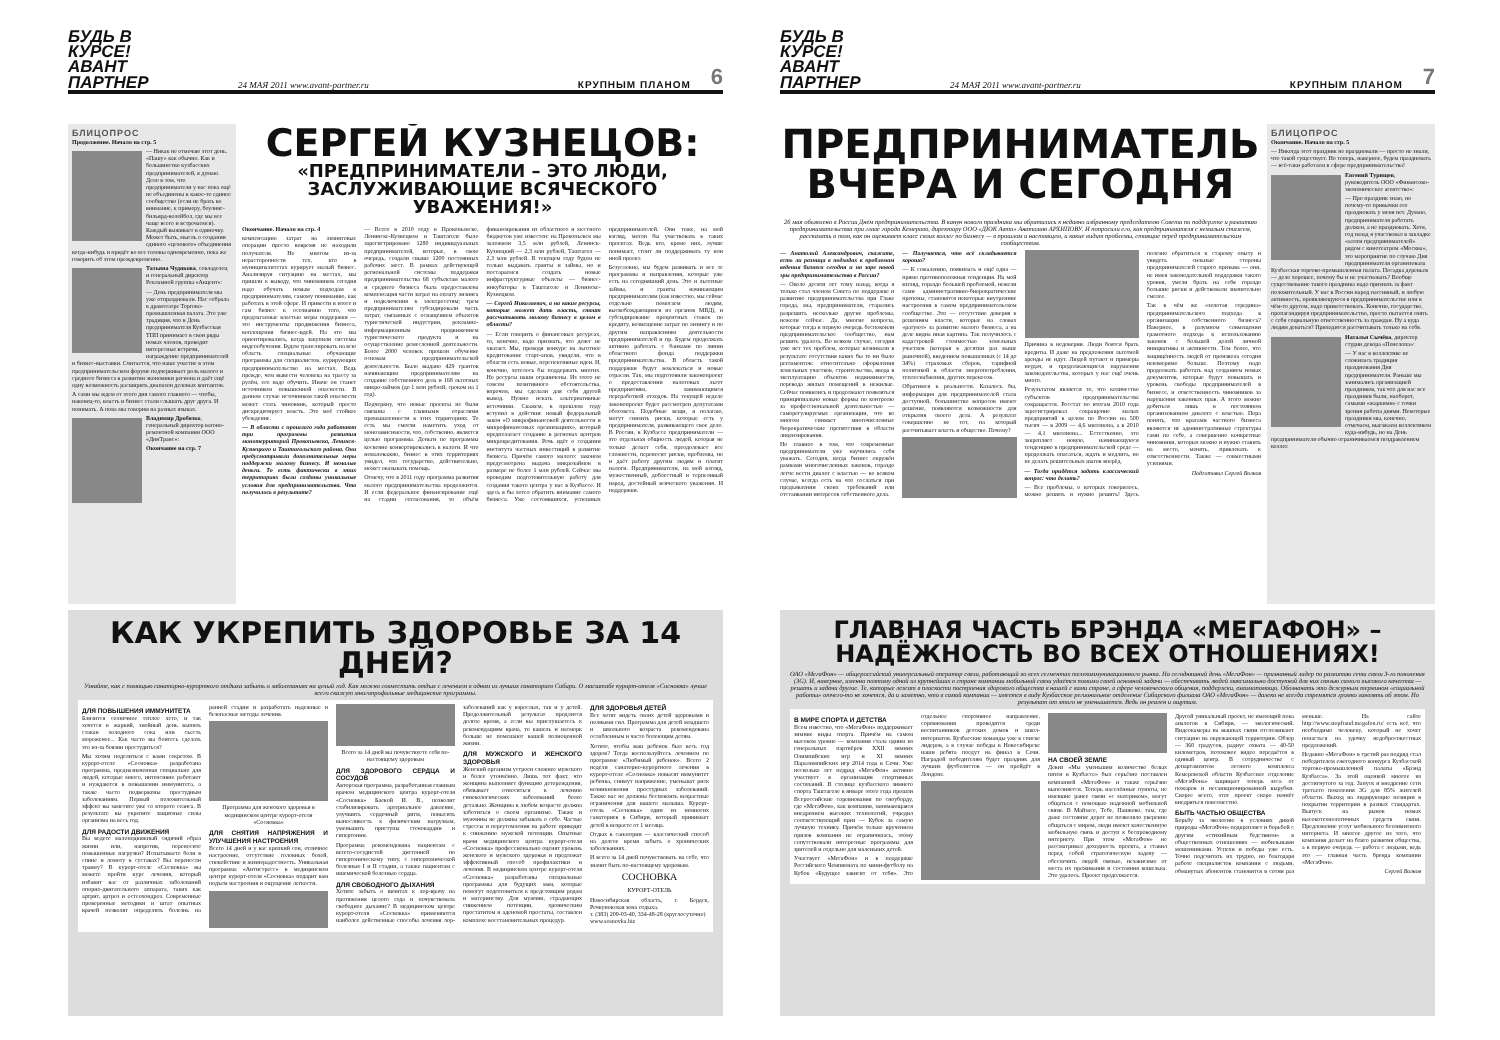БУДЬ В КУРСЕ!
АВАНТ ПАРТНЕР
24 МАЯ 2011 www.avant-partner.ru
КРУПНЫМ ПЛАНОМ
6
БЛИЦОПРОС
Продолжение. Начало на стр. 5
— Никак не отмечаю этот день. «Пашу» как обычно. Как и большинство кузбасских предпринимателей, я думаю. Дело в том, что предприниматели у нас пока ещё не объединены в какое-то единое сообщество (если не брать во внимание, к примеру, боулинг-бильярд-волейбол, где мы все чаще всего и встречаемся). Каждый выживает в одиночку. Может быть, мысль о создании единого «цехового» объединения когда-нибудь и придёт во все головы одновременно, пока же говорить об этом преждевременно.
Татьяна Чудякова, совладелец и генеральный директор Рекламной группы «Акцент»:
— День предпринимателя мы уже отпраздновали. Нас собрала в драмтеатре Торгово-промышленная палата. Это уже традиция, что в День предпринимателя Кузбасская ТПП принимает в свои ряды новых членов, проводит интересные встречи, награждение предпринимателей и бизнес-выставки. Считается, что наше участие в этом предпринимательском форуме подчеркивает роль малого и среднего бизнеса в развитии экономики региона и даёт ещё одну возможность расширить диапазон деловых контактов.
А сами мы ждем от этого дня самого главного — чтобы, наконец-то, власть и бизнес стали слышать друг друга. И понимать. А пока мы говорим на разных языках.
Владимир Дробязко, генеральный директор вагоно-ремонтной компании ООО «ДинТранс»:
Окончание на стр. 7
СЕРГЕЙ КУЗНЕЦОВ:
«ПРЕДПРИНИМАТЕЛИ – ЭТО ЛЮДИ,
ЗАСЛУЖИВАЮЩИЕ ВСЯЧЕСКОГО УВАЖЕНИЯ!»
Окончание. Начало на стр. 4
компенсацию затрат на лизинговые операции просто вовремя не находили получателя. Но многом из-за нерасторопности тех, кто в муниципалитетах курирует малый бизнес. Анализируя ситуацию на местах, мы пришли к выводу, что чиновников сегодня надо обучать новым подходам к предпринимателям, самому пониманию, как работать в этой сфере. И привести в итоге и сам бизнес к осознанию того, что предлагаемые властью меры поддержки — это инструменты продвижения бизнеса, воплощения бизнес-идей. На это мы ориентировались, когда закупили системы видеообучения. Будем транслировать на всю область специальные обучающие программы для специалистов, курирующих предпринимательство на местах. Ведь прежде, чем вывести человека на трассу за рулём, его надо обучить. Иначе он станет источником повышенной опасности. В данном случае источником такой опасности может стать чиновник, который просто дискредитирует власть. Это моё стойкое убеждение.
— В области с прошлого года работают три программы развития монотерриторий Прокопьевска, Ленинск-Кузнецкого и Таштагольского района. Они предусматривали дополнительные меры поддержки малому бизнесу. И немалые деньги. То есть фактически в этих территориях были созданы уникальные условия для предпринимательства. Что получилось в результате?
— Всего в 2010 году в Прокопьевске, Ленинске-Кузнецком и Таштаголе было зарегистрировано 1280 индивидуальных предпринимателей, которые, в свою очередь, создали свыше 1200 постоянных рабочих мест. В рамках действующей региональной системы поддержки предпринимательства 68 субъектам малого и среднего бизнеса была предоставлена компенсация части затрат на оплату лизинга и подключения к электросетям; трем предпринимателям субсидировали часть затрат, связанных с оснащением объектов туристической индустрии, рекламно-информационным продвижением туристического продукта и на осуществление ремесленной деятельности. Более 2000 человек прошли обучение основам предпринимательской деятельности. Было выдано 429 грантов начинающим предпринимателям на создание собственного дела и 168 льготных микро-займов (до 1 млн рублей, сроком на 1 год).
Подчеркну, что новые проекты не были связаны с главными отраслями промышленности в этих территориях. То есть мы смогли наметить уход от монозависимости, что, собственно, является целью программы. Деньги по программы косвенно конвертировались в налоги. И что немаловажно, бизнес в этих территориях увидел, что государство, действительно, может оказывать помощь.
Отмечу, что в 2011 году программа развития малого предпринимательства продолжится. И если федеральное финансирование ещё на стадии согласования, то объём финансирования из областного и местного бюджетов уже известен: на Прокопьевск мы заложили 3,5 млн рублей, Ленинск-Кузнецкий — 2,3 млн рублей, Таштагол — 2,3 млн рублей. В текущем году будем не только выдавать гранты и займы, но и постараемся создать новые инфраструктурные объекты — бизнес-инкубаторы в Таштаголе и Ленинске-Кузнецком.
— Сергей Николаевич, а на какие ресурсы, которые может дать власть, стоит рассчитывать малому бизнесу в целом в области?
— Если говорить о финансовых ресурсах, то, конечно, надо признать, что денег не хватает. Мы, проводя конкурс на льготное кредитование старт-апов, увидели, что в области есть новые, перспективные идеи. И, конечно, хотелось бы поддержать многих. Но ресурсы наши ограничены. Из этого не совсем позитивного обстоятельства, впрочем, мы сделали для себя другой вывод. Нужно искать альтернативные источники. Скажем, в прошлом году вступил в действие новый федеральный закон «О микрофинансовой деятельности и микрофинансовых организациях», который предполагает создание в регионах центров микрокредитования. Речь идёт о создании института частных инвестиций в развитие бизнеса. Причём самого малого: законом предусмотрена выдача микрозаймов в размере не более 1 млн рублей. Сейчас мы проводим подготовительную работу для создания такого центра у нас в Кузбассе. И здесь я бы хотел обратить внимание самого бизнеса. Уже состоявшихся, успешных предпринимателей. Они тоже, на мой взгляд, могли бы участвовать в таких проектах. Ведь кто, кроме них, лучше понимает, стоит ли поддерживать ту или иной проект.
Безусловно, мы будем развивать и все те программы и направления, которые уже есть на сегодняшний день. Это и льготные займы, и гранты начинающим предпринимателям (как известно, мы сейчас отдельно помогаем людям, высвобождающимся из органов МВД), и субсидирование процентных ставок по кредиту, возмещение затрат по лизингу и по другим направлениям деятельности предпринимателей и пр. Будем продолжать активно работать с банками по линии областного фонда поддержки предпринимательства. В область такой поддержки будут вовлекаться и новые отрасли. Так, мы подготовили законопроект о предоставлении налоговых льгот предприятиям, занимающимся переработкой отходов. На текущей неделе законопроект будет рассмотрен депутатами облсовета. Подобные вещи, я полагаю, могут снизить риски, которые есть у предпринимателя, развивающего свое дело. В России, в Кузбассе предприниматели — это отдельная общность людей, которая не только делает себя, преодолевает все сложности, переносит риски, проблемы, но и даёт работу другим людям и платит налоги. Предприниматели, на мой взгляд, мужественный, доблестный и терпеливый народ, достойный всяческого уважения. И поддержки.
КАК УКРЕПИТЬ ЗДОРОВЬЕ ЗА 14 ДНЕЙ?
Узнайте, как с помощью санаторно-курортного отдыха забыть о заболеваниях на целый год. Как можно совместить отдых с лечением в одном из лучших санаториев Сибири. О масштабе курорт-отеля «Сосновка» лучше всего скажут многопрофильные медицинские программы.
ДЛЯ ПОВЫШЕНИЯ ИММУНИТЕТА
Близится солнечное теплое лето, и так хочется в жаркий, знойный день выпить стакан холодного сока или съесть мороженое... Как часто вы боитесь сделать это из-за боязни простудиться?
Мы хотим поделиться с вами секретом. В курорт-отеле «Сосновка» разработана программа, предназначенная специально для людей, которые много, интенсивно работают и нуждаются в повышении иммунитета, а также часто подвержены простудным заболеваниям. Первый положительный эффект вы заметите уже со второго сеанса. В результате вы укрепите защитные силы организма на весь год.
ДЛЯ РАДОСТИ ДВИЖЕНИЯ
Вы ведете малоподвижный сидячий образ жизни или, напротив, переносите повышенные нагрузки? Испытываете боли в спине и ломоту в суставах? Вы перенесли травму? В курорт-отеле «Сосновка» вы можете пройти курс лечения, который избавит вас от различных заболеваний опорно-двигательного аппарата, таких как артрит, артроз и остеохондроз. Современные проверенные методики и штат опытных врачей позволят определить болезнь на ранней стадии и разработать надежные и безопасные методы лечения.
Программа для женского здоровья в медицинском центре курорт-отеля «Сосновка»
ДЛЯ СНЯТИЯ НАПРЯЖЕНИЯ И УЛУЧШЕНИЯ НАСТРОЕНИЯ
Всего 14 дней и у вас крепкий сон, отличное настроение, отсутствие головных болей, спокойствие и жизнерадостность. Уникальная программа «Антистресс» в медицинском центре курорт-отеля «Сосновка» подарит вам подъем настроения и ощущение легкости.
Всего за 14 дней вы почувствуете себя по-настоящему здоровым
ДЛЯ ЗДОРОВОГО СЕРДЦА И СОСУДОВ
Авторская программа, разработанная главным врачом медицинского центра курорт-отеля «Сосновка» Баевой И. В., позволит стабилизировать артериальное давление, улучшить сердечный ритм, повысить выносливость к физическим нагрузкам, уменьшить приступы стенокардии и гипертонии.
Программа рекомендована пациентам с вегето-сосудистой дистонией по гипертоническому типу, с гипертонической болезнью I и II стадии, а также пациентам с ишемической болезнью сердца.
ДЛЯ СВОБОДНОГО ДЫХАНИЯ
Хотите забыть о визитах к лор-врачу на протяжении целого года и почувствовать свободное дыхание? В медицинском центре курорт-отеля «Сосновка» применяются наиболее действенные способы лечения лор-заболеваний как у взрослых, так и у детей. Продолжительный результат продлится долгое время, а если вы прислушаетесь к рекомендациям врача, то кашель и насморк больше не помешают вашей полноценной жизни.
ДЛЯ МУЖСКОГО И ЖЕНСКОГО ЗДОРОВЬЯ
Женский организм устроен сложнее мужского и более утончённо. Лишь тот факт, что женщина выполняет функцию деторождения, обязывает относиться к лечению гинекологических заболеваний более детально. Женщина в любом возрасте должна заботиться о своем организме. Также и мужчины не должны забывать о себе. Частые стрессы и переутомления на работе приводят к снижению мужской потенции. Опытные врачи медицинского центра курорт-отеля «Сосновка» профессионально оценят уровень женского и мужского здоровья и предложат эффективный способ профилактики и лечения. В медицинском центре курорт-отеля «Сосновка» разработаны специальные программы для будущих мам, которые помогут подготовиться к предстоящим родам и материнству. Для мужчин, страдающих снижением потенции, хроническим простатитом и аденомой простаты, составлен комплекс восстановительных процедур.
ДЛЯ ЗДОРОВЬЯ ДЕТЕЙ
Все хотят видеть своих детей здоровыми и полными сил. Программа для детей младшего и школьного возраста рекомендована ослабленным и часто болеющим детям.
Хотите, чтобы ваш ребенок был весь год здоров? Тогда воспользуйтесь лечением по программе «Любимый ребенок». Всего 2 недели санаторно-курортного лечения в курорт-отеле «Сосновка» повысят иммунитет ребенка, снимут напряжение, уменьшат риск возникновения простудных заболеваний. Также вас не должны беспокоить возрастные ограничения для вашего малыша. Курорт-отель «Сосновка» один из немногих санаториев в Сибири, который принимает детей в возрасте от 1 месяца.
Отдых в санатории — классический способ на долгое время забыть о хронических заболеваниях.
И всего за 14 дней почувствовать на себе, что значит быть по-настоящему здоровым.
СОСНОВКА
КУРОРТ-ОТЕЛЬ
Новосибирская область, г. Бердск, Речкуновская зона отдыха.
т. (383) 209-03-40, 334-48-28 (круглосуточно)
www.sosnovka.biz
БУДЬ В КУРСЕ!
АВАНТ ПАРТНЕР
24 МАЯ 2011 www.avant-partner.ru
КРУПНЫМ ПЛАНОМ
7
ПРЕДПРИНИМАТЕЛЬ
ВЧЕРА И СЕГОДНЯ
26 мая объявлено в России Днём предпринимательства. В канун нового праздника мы обратились к недавно избранному председателю Совета по поддержке и развитию предпринимательства при главе города Кемерово, директору ООО «ДЮК Авто» Анатолию АРХИПОВУ. И попросили его, как предпринимателя с немалым стажем, рассказать о том, как он оценивает класс своих коллег по бизнесу — в прошлом и настоящем, и какие видит проблемы, стоящие перед предпринимательским сообществом.
— Анатолий Александрович, скажите, есть ли разница в подходах к проблемам ведения бизнеса сегодня и на заре новой эры предпринимательства в России?
— Около десяти лет тому назад, когда я только стал членом Совета по поддержке и развитию предпринимательства при Главе города, мы, предприниматели, старались разрешить несколько другие проблемы, нежели сейчас. Да, многие вопросы, которые тогда в первую очередь беспокоили предпринимательское сообщество, нам решить удалось. Во всяком случае, сегодня уже нет тех проблем, которые возникали в результате отсутствия каких бы то ни было регламентов: относительно оформления земельных участков, строительства, ввода в эксплуатацию объектов недвижимости, перевода жилых помещений в нежилые. Сейчас появились и продолжают появляться принципиально новые формы по контролю за профессиональной деятельностью — саморегулируемые организации, что во многом снимает многочисленные бюрократические препятствия в области лицензирования.
Но главное в том, что современные предприниматели уже научились себя уважать. Сегодня, когда бизнес окружён рамками многочисленных законов, гораздо легче вести диалог с властью — во всяком случае, всегда есть на что сослаться при предъявлении своих требований или отстаивании интересов собственного дела.
— Получается, что всё складывается хорошо?
— К сожалению, появилась и ещё одна — прямо противоположная тенденция. На мой взгляд, гораздо большей проблемой, нежели сами административно-биорократические препоны, становятся некоторые внутренние настроения в самом предпринимательском сообществе. Это — отсутствие доверия к решениям власти, которые на словах «ратуют» за развитие малого бизнеса, а на деле видна иная картина. Так получилось с кадастровой стоимостью земельных участков (которая в десятки раз выше рыночной), введением повышенных (с 14 до 34%) страховых сборов, тарифной политикой в области энергопотребления, теплоснабжения, других перекосов.
Обратимся к реальности. Казалось бы, информация для предпринимателей стала доступной, большинство вопросов имеют решение, появляются возможности для открытия своего дела. А результат совершенно не тот, на который рассчитывает власть и общество. Почему?
Причина в недоверии. Люди боятся брать кредиты. И даже на предложения льготной аренды не идут. Людей пугают и примеры неудач, и продолжающиеся нарушения законодательства, которых у нас ещё очень много.
Результатом является то, что количество субъектов предпринимательства сокращается. Росстат по итогам 2010 года зарегистрировал сокращение малых предприятий в целом по России на 500 тысяч — в 2009 — 4,6 миллиона, а в 2010 — 4,1 миллиона... Естественно, это закрепляет новую, начинающуюся тенденцию в предпринимательской среде — продолжать опасаться, ждать и медлить, но не делать решительных шагов вперёд.
— Тогда придётся задать классический вопрос: что делать?
— Все проблемы, о которых говорилось, можно решить и нужно решить! Здесь полезно обратиться к старому опыту и увидеть сильные стороны предпринимателей старого призыва — они, не имея законодательной поддержки такого уровня, умели брать на себя гораздо большие риски и действовали значительно смелее.
Так в чём же «золотая середина» предпринимательского подхода в организации собственного бизнеса? Наверное, в разумном совмещении грамотного подхода к использованию законов с большей долей личной инициативы и активности. Тем более, что защищённость людей от произвола сегодня неизмеримо больше. Поэтому надо продолжать работать над созданием новых документов, которые будут повышать и уровень свободы предпринимателей в бизнесе, и ответственность чиновников за нарушения законных прав. А этого можно добиться лишь в постоянном организованном диалоге с властью. Пора понять, что врагами частного бизнеса являются не административные структуры сами по себе, а совершенно конкретные чиновники, которых можно и нужно ставить на место, менять, привлекать к ответственности. Также — совместными усилиями.
Подготовил Сергей Волков
БЛИЦОПРОС
Окончание. Начало на стр. 5
— Никогда этот праздник не праздновали — просто не знали, что такой существует. Но теперь, наверное, будем праздновать — всё-таки работаем в сфере предпринимательства!
Евгений Турищев, руководитель ООО «Финансово-экономическое агентство»:
— Про праздник знаю, но почему-то привычки его праздновать у меня нет. Думаю, предпринимателя работать должен, а не праздновать. Хотя, год назад я участвовал в закладке «аллеи предпринимателей» рядом с кинотеатром «Москва», это мероприятие по случаю Дня предпринимателя организовала Кузбасская торгово-промышленная палата. Посадка деревьев — дело хорошее, почему бы и не участвовать? Вообще существование такого праздника надо признать за факт положительный. У нас в России народ пассивный, и любую активность, проявляющуюся в предпринимательстве или в чём-то другом, надо приветствовать. Конечно, государство, пропагандируя предпринимательство, просто пытается снять с себя социальную ответственность за граждан. Ну а куда людям деваться? Приходится рассчитывать только на себя.
Наталья Сычёва, директор студии декора «Пенелопа»:
— У нас в коллективе не сложилась традиция празднования Дня предпринимателя. Раньше мы занимались организацией праздников, так что для нас все праздники были, наоборот, самыми «жаркими» с точки зрения работы днями. Некоторые праздники мы, конечно, отмечаем, выезжаем коллективом куда-нибудь, но на День предпринимателя обычно ограничиваемся поздравлением коллег.
ГЛАВНАЯ ЧАСТЬ БРЭНДА «МЕГАФОН» –
НАДЁЖНОСТЬ ВО ВСЕХ ОТНОШЕНИЯХ!
ОАО «МегаФон» — общероссийский универсальный оператор связи, работающий во всех сегментах телекоммуникационного рынка. На сегодняшний день «МегаФон» — признанный лидер по развитию сети связи 3-го поколения (3G). И, наверное, именно поэтому одной из крупнейших в стране компании мобильной связи удаётся помимо своей основной задачи — обеспечивать людей максимально доступной для них связью самого высокого качества — решать и задачи другие. Те, которые лежат в плоскости построения здорового общества в нашей с вами стране, в сфере человеческого общения, поддержки, взаимопомощи. Обозначать это дежурным термином «социальной работы» отчего-то не хочется, да и заметно, что в самой компании — имеется в виду Кузбасское региональное отделение Сибирского филиала ОАО «МегаФон» — далеко не всегда стремятся громко заявлять об этом. Но результат от этого не уменьшается. Ведь он реален и ощутим.
В МИРЕ СПОРТА И ДЕТСТВА
Всем известно, что «МегаФон» поддерживает зимние виды спорта. Причём на самом высоком уровне — компания стала одним из генеральных партнёров XXII зимних Олимпийских игр и XI зимних Паралимпийских игр 2014 года в Сочи. Уже несколько лет подряд «МегаФон» активно участвует в организации спортивных состязаний. В столице кузбасского зимнего спорта Таштаголе в январе этого года прошли Всероссийские соревнования по сноуборду, где «МегаФон», как компания, занимающаяся внедрением высоких технологий, учредил соответствующий приз — Кубок за самую лучшую технику. Причём только вручением призов компания не ограничилась, этому сопутствовали интересные программы для зрителей и отдельно для маленьких детей.
Участвует «МегаФон» и в поддержке Российского Чемпионата по мини-футболу на Кубок «Будущее зависит от тебя». Это отдельное спортивное направление, соревнования проводятся среди воспитанников детских домов и школ-интернатов. Кузбасские команды уже в списке лидеров, а в случае победы в Новосибирске наши ребята поедут на финал в Сочи. Наградой победителям будет праздник для лучших футболистов — он пройдёт в Лондоне.
НА СВОЕЙ ЗЕМЛЕ
Девиз «Мы уменьшим количество белых пятен в Кузбассе» был серьёзно поставлен компанией «МегаФон» и также серьёзно выполняется. Теперь населённые пункты, не имевшие ранее связи «с материком», могут общаться с помощью надежной мобильной связи. В Майзасе, Тебе, Пашково, там, где даже состояние дорог не позволяло уверенно общаться с миром, люди имеют качественную мобильную связь и доступ к беспроводному интернету. При этом «МегаФон» не рассматривал доходность проекта, а ставил перед собой стратегическую задачу — обеспечить людей связью, независимо от места их проживания и состояния кошелька. Это удалось. Проект продолжается.
Другой уникальный проект, не имеющий пока аналогов в Сибири, — экологический. Видеокамеры на вышках связи отслеживают ситуацию на окружающей территории. Обзор — 360 градусов, радиус охвата — 40-50 километров, потоковое видео передаётся в единый центр. В сотрудничестве с департаментом лесного комплекса Кемеровской области Кузбасское отделение «МегаФона» защищает теперь леса от пожаров и несанкционированной вырубки. Скорее всего, этот проект скоро начнёт внедряться повсеместно.
БЫТЬ ЧАСТЬЮ ОБЩЕСТВА
Борьбу за экологию в условиях дикой природы «МегаФон» подкрепляет и борьбой с другим «стихийным бедствием» в общественных отношениях — мобильными мошенниками. Успехи и победы уже есть. Точно подсчитать их трудно, но благодаря работе специалистов компании с людьми, обманутых абонентов становится в сотни раз меньше. На сайте http://www.stopfraud.megafon.ru/ есть всё, что необходимо человеку, который не хочет попасться на удочку недобросовестных предложений.
Недавно «МегаФон» в третий раз подряд стал победителем ежегодного конкурса Кузбасской торгово-промышленной палаты «Брэнд Кузбасса». За этой оценкой многое из достигнутого за год. Запуск и внедрение сети третьего поколения 3G для 85% жителей области. Выход на лидирующие позиции в покрытии территории в разных стандартах. Выпуск на рынок новых высокотехнологичных средств связи. Предложение услуг мобильного безлимитного интернета. И многое другое из того, что компания делает на благо развития общества, а в первую очередь — работа с людьми, ведь это — главная часть бренда компании «МегаФон».
Сергей Волков